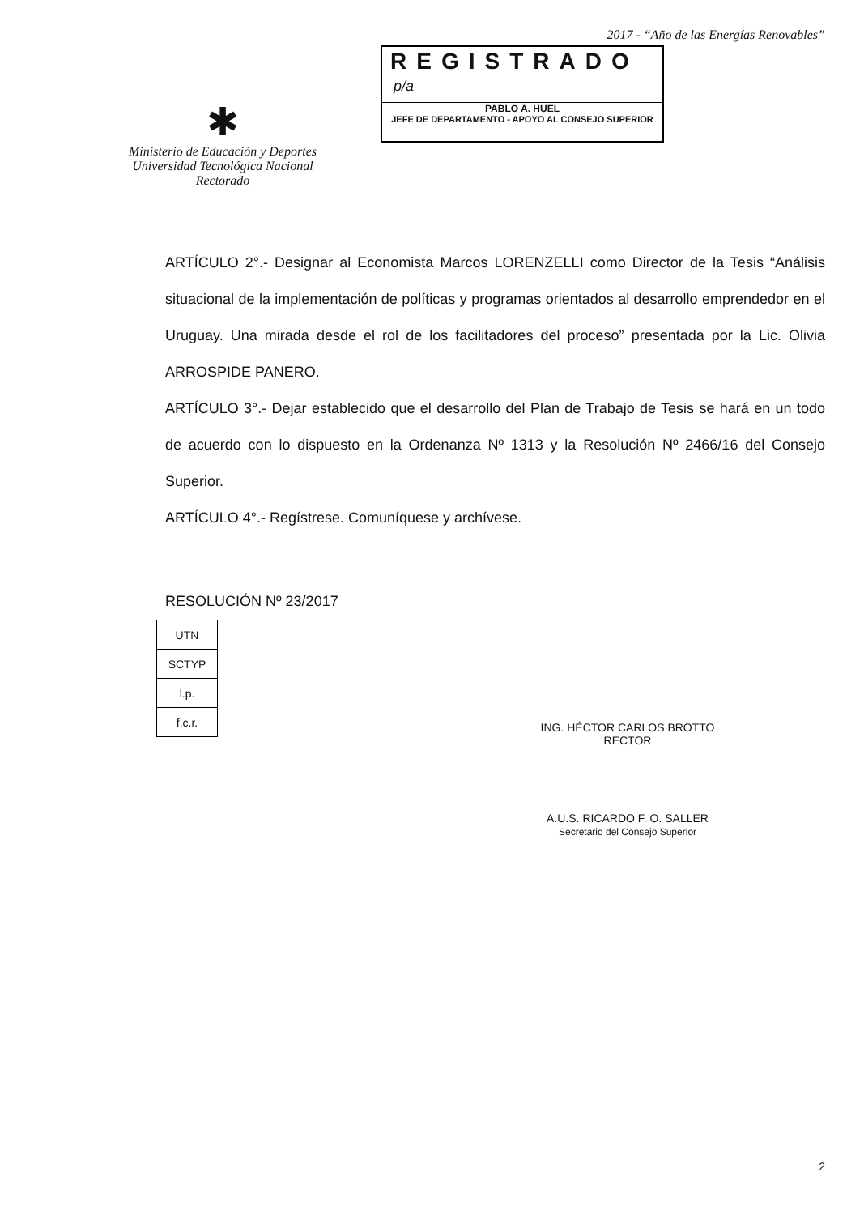2017 - “Año de las Energías Renovables”
✱
Ministerio de Educación y Deportes
Universidad Tecnológica Nacional
Rectorado
REGISTRADO
p/a
PABLO A. HUEL
JEFE DE DEPARTAMENTO - APOYO AL CONSEJO SUPERIOR
ARTÍCULO 2°.- Designar al Economista Marcos LORENZELLI como Director de la Tesis “Análisis situacional de la implementación de políticas y programas orientados al desarrollo emprendedor en el Uruguay. Una mirada desde el rol de los facilitadores del proceso” presentada por la Lic. Olivia ARROSPIDE PANERO.
ARTÍCULO 3°.- Dejar establecido que el desarrollo del Plan de Trabajo de Tesis se hará en un todo de acuerdo con lo dispuesto en la Ordenanza Nº 1313 y la Resolución Nº 2466/16 del Consejo Superior.
ARTÍCULO 4°.- Regístrese. Comuníquese y archívese.
RESOLUCIÓN Nº 23/2017
| UTN |
| SCTYP |
| l.p. |
| f.c.r. |
ING. HÉCTOR CARLOS BROTTO
RECTOR
A.U.S. RICARDO F. O. SALLER
Secretario del Consejo Superior
2